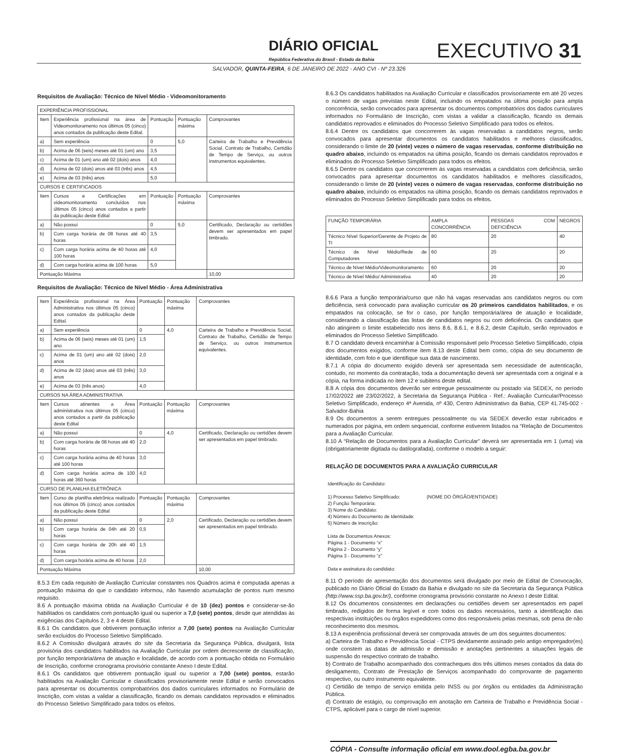DIÁRIO OFICIAL
República Federativa do Brasil - Estado da Bahia
EXECUTIVO 31
SALVADOR, QUINTA-FEIRA, 6 DE JANEIRO DE 2022 - ANO CVI - Nº 23.326
Requisitos de Avaliação: Técnico de Nível Médio - Videomonitoramento
| EXPERIÊNCIA PROFISSIONAL | | | | |
| Item | Experiência profissional na área de Videomonitoramento nos últimos 05 (cinco) anos contados da publicação deste Edital. | Pontuação | Pontuação máxima | Comprovantes |
| a) | Sem experiência | 0 | 5,0 | Carteira de Trabalho e Previdência Social, Contrato de Trabalho, Certidão de Tempo de Serviço, ou outros instrumentos equivalentes. |
| b) | Acima de 06 (seis) meses até 01 (um) ano | 3,5 | | |
| c) | Acima de 01 (um) ano até 02 (dois) anos | 4,0 | | |
| d) | Acima de 02 (dois) anos até 03 (três) anos | 4,5 | | |
| e) | Acima de 03 (três) anos | 5,0 | | |
| CURSOS E CERTIFICADOS | | | | |
| Item | Cursos e Certificações em videomonitoramento concluídos nos últimos 05 (cinco) anos contados a partir da publicação deste Edital | Pontuação | Pontuação máxima | Comprovantes |
| a) | Não possui | 0 | 5,0 | Certificado, Declaração ou certidões devem ser apresentados em papel timbrado. |
| b) | Com carga horária de 08 horas até 40 horas | 3,5 | | |
| c) | Com carga horária acima de 40 horas até 100 horas | 4,0 | | |
| d) | Com carga horária acima de 100 horas | 5,0 | | |
| Pontuação Máxima | | | | 10,00 |
Requisitos de Avaliação: Técnico de Nível Médio - Área Administrativa
| Item | Experiência profissional na Área Administrativa nos últimos 05 (cinco) anos contados da publicação deste Edital. | Pontuação | Pontuação máxima | Comprovantes |
| a) | Sem experiência | 0 | 4,0 | Carteira de Trabalho e Previdência Social, Contrato de Trabalho, Certidão de Tempo de Serviço, ou outros instrumentos equivalentes. |
| b) | Acima de 06 (seis) meses até 01 (um) ano | 1,5 | | |
| c) | Acima de 01 (um) ano até 02 (dois) anos | 2,0 | | |
| d) | Acima de 02 (dois) anos até 03 (três) anos | 3,0 | | |
| e) | Acima de 03 (três anos) | 4,0 | | |
| CURSOS NA ÁREA ADMINISTRATIVA | | | | |
| Item | Cursos atinentes a Área administrativa nos últimos 05 (cinco) anos contados a partir da publicação deste Edital | Pontuação | Pontuação máxima | Comprovantes |
| a) | Não possui | 0 | 4,0 | Certificado, Declaração ou certidões devem ser apresentados em papel timbrado. |
| b) | Com carga horária de 08 horas até 40 horas | 2,0 | | |
| c) | Com carga horária acima de 40 horas até 100 horas | 3,0 | | |
| d) | Com carga horária acima de 100 horas até 360 horas | 4,0 | | |
| CURSO DE PLANILHA ELETRÔNICA | | | | |
| Item | Curso de planilha eletrônica realizado nos últimos 05 (cinco) anos contados da publicação deste Edital | Pontuação | Pontuação máxima | Comprovantes |
| a) | Não possui | 0 | 2,0 | Certificado, Declaração ou certidões devem ser apresentados em papel timbrado. |
| b) | Com carga horária de 04h até 20 horas | 0,5 | | |
| c) | Com carga horária de 20h até 40 horas | 1,5 | | |
| d) | Com carga horária acima de 40 horas | 2,0 | | |
| Pontuação Máxima | | | | 10,00 |
8.5.3 Em cada requisito de Avaliação Curricular constantes nos Quadros acima é computada apenas a pontuação máxima do que o candidato informou, não havendo acumulação de pontos num mesmo requisito.
8.6 A pontuação máxima obtida na Avaliação Curricular é de 10 (dez) pontos e considerar-se-ão habilitados os candidatos com pontuação igual ou superior a 7,0 (sete) pontos, desde que atendidas às exigências dos Capítulos 2, 3 e 4 deste Edital.
8.6.1 Os candidatos que obtiverem pontuação inferior a 7,00 (sete) pontos na Avaliação Curricular serão excluídos do Processo Seletivo Simplificado.
8.6.2 A Comissão divulgará através do site da Secretaria da Segurança Pública, divulgará, lista provisória dos candidatos habilitados na Avaliação Curricular por ordem decrescente de classificação, por função temporária/área de atuação e localidade, de acordo com a pontuação obtida no Formulário de Inscrição, conforme cronograma provisório constante Anexo I deste Edital.
8.6.1 Os candidatos que obtiverem pontuação igual ou superior a 7,00 (sete) pontos, estarão habilitados na Avaliação Curricular e classificados provisoriamente neste Edital e serão convocados para apresentar os documentos comprobatórios dos dados curriculares informados no Formulário de Inscrição, com vistas a validar a classificação, ficando os demais candidatos reprovados e eliminados do Processo Seletivo Simplificado para todos os efeitos.
8.6.3 Os candidatos habilitados na Avaliação Curricular e classificados provisoriamente em até 20 vezes o número de vagas previstas neste Edital, incluindo os empatados na última posição para ampla concorrência, serão convocados para apresentar os documentos comprobatórios dos dados curriculares informados no Formulário de Inscrição, com vistas a validar a classificação, ficando os demais candidatos reprovados e eliminados do Processo Seletivo Simplificado para todos os efeitos.
8.6.4 Dentre os candidatos que concorrerem às vagas reservadas a candidatos negros, serão convocados para apresentar documentos os candidatos habilitados e melhores classificados, considerando o limite de 20 (vinte) vezes o número de vagas reservadas, conforme distribuição no quadro abaixo, incluindo os empatados na última posição, ficando os demais candidatos reprovados e eliminados do Processo Seletivo Simplificado para todos os efeitos.
8.6.5 Dentre os candidatos que concorrerem às vagas reservadas a candidatos com deficiência, serão convocados para apresentar documentos os candidatos habilitados e melhores classificados, considerando o limite de 20 (vinte) vezes o número de vagas reservadas, conforme distribuição no quadro abaixo, incluindo os empatados na última posição, ficando os demais candidatos reprovados e eliminados do Processo Seletivo Simplificado para todos os efeitos.
| FUNÇÃO TEMPORÁRIA | AMPLA CONCORRÊNCIA | PESSOAS COM DEFICIÊNCIA | NEGROS |
| Técnico Nível Superior/Gerente de Projeto de TI | 80 | 20 | 40 |
| Técnico de Nível Médio/Rede de Computadores | 60 | 20 | 20 |
| Técnico de Nível Médio/Videomonitoramento | 60 | 20 | 20 |
| Técnico de Nível Médio/ Administrativa | 40 | 20 | 20 |
8.6.6 Para a função temporária/curso que não há vagas reservadas aos candidatos negros ou com deficiência, será convocado para avaliação curricular os 20 primeiros candidatos habilitados, e os empatados na colocação, se for o caso, por função temporária/área de atuação e localidade, considerando a classificação das listas de candidatos negros ou com deficiência. Os candidatos que não atingirem o limite estabelecido nos itens 8.6, 8.6.1, e 8.6.2, deste Capítulo, serão reprovados e eliminados do Processo Seletivo Simplificado.
8.7 O candidato deverá encaminhar à Comissão responsável pelo Processo Seletivo Simplificado, cópia dos documentos exigidos, conforme item 8.13 deste Edital bem como, cópia do seu documento de identidade, com foto e que identifique sua data de nascimento.
8.7.1 A cópia do documento exigido deverá ser apresentada sem necessidade de autenticação, contudo, no momento da contratação, toda a documentação deverá ser apresentada com a original e a cópia, na forma indicada no item 12 e subitens deste edital.
8.8 A cópia dos documentos deverão ser entregue pessoalmente ou postado via SEDEX, no período 17/02/2022 até 23/02/2022, à Secretaria da Segurança Pública - Ref.: Avaliação Curricular/Processo Seletivo Simplificado, endereço 4ª Avenida, nº 430, Centro Administrativo da Bahia, CEP 41.745-002 - Salvador-Bahia
8.9 Os documentos a serem entregues pessoalmente ou via SEDEX deverão estar rubricados e numerados por página, em ordem sequencial, conforme estiverem listados na “Relação de Documentos para a Avaliação Curricular.
8.10 A “Relação de Documentos para a Avaliação Curricular” deverá ser apresentada em 1 (uma) via (obrigatoriamente digitada ou datilografada), conforme o modelo a seguir:
RELAÇÃO DE DOCUMENTOS PARA A AVALIAÇÃO CURRICULAR
Identificação do Candidato:
1) Processo Seletivo Simplificado: (NOME DO ÓRGÃO/ENTIDADE)
2) Função Temporária:
3) Nome do Candidato:
4) Número do Documento de Identidade:
5) Número de inscrição:
Lista de Documentos Anexos:
Página 1 - Documento “x”
Página 2 - Documento “y”
Página 3 - Documento “z”
Data e assinatura do candidato:
8.11 O período de apresentação dos documentos será divulgado por meio de Edital de Convocação, publicado no Diário Oficial do Estado da Bahia e divulgado no site da Secretaria da Segurança Pública (http://www.ssp.ba.gov.br/), conforme cronograma provisório constante no Anexo I deste Edital.
8.12 Os documentos consistentes em declarações ou certidões devem ser apresentados em papel timbrado, redigidos de forma legível e com todos os dados necessários, tanto a identificação das respectivas instituições ou órgãos expedidores como dos responsáveis pelas mesmas, sob pena de não reconhecimento dos mesmos.
8.13 A experiência profissional deverá ser comprovada através de um dos seguintes documentos:
a) Carteira de Trabalho e Previdência Social - CTPS devidamente assinado pelo antigo empregador(es) onde constem as datas de admissão e demissão e anotações pertinentes a situações legais de suspensão do respectivo contrato de trabalho.
b) Contrato de Trabalho acompanhado dos contracheques dos três últimos meses contados da data do desligamento, Contrato de Prestação de Serviços acompanhado do comprovante de pagamento respectivo, ou outro instrumento equivalente.
c) Certidão de tempo de serviço emitida pelo INSS ou por órgãos ou entidades da Administração Pública.
d) Contrato de estágio, ou comprovação em anotação em Carteira de Trabalho e Previdência Social - CTPS, aplicável para o cargo de nível superior.
CÓPIA - Consulte informação oficial em www.dool.egba.ba.gov.br